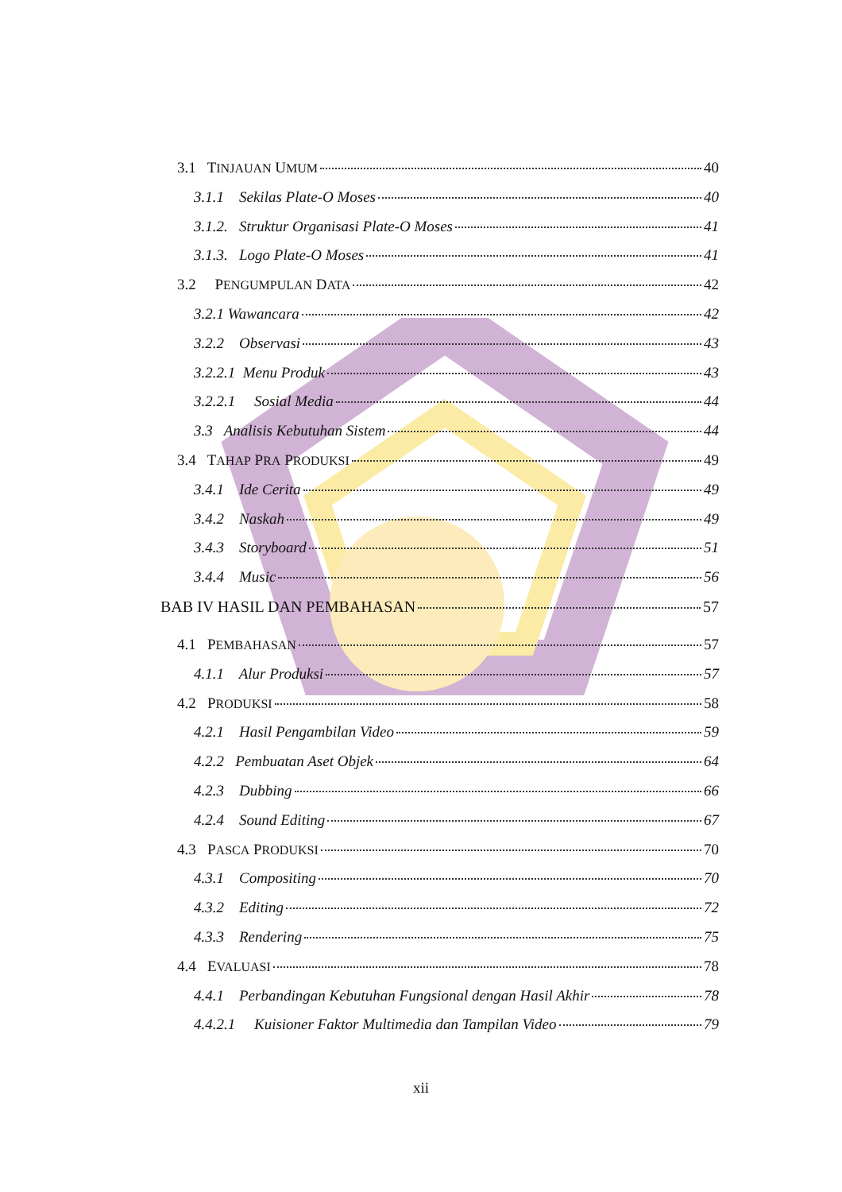3.1 TINJAUAN UMUM 40
3.1.1 Sekilas Plate-O Moses 40
3.1.2. Struktur Organisasi Plate-O Moses 41
3.1.3. Logo Plate-O Moses 41
3.2 PENGUMPULAN DATA 42
3.2.1 Wawancara 42
3.2.2 Observasi 43
3.2.2.1 Menu Produk 43
3.2.2.1 Sosial Media 44
3.3 Analisis Kebutuhan Sistem 44
3.4 TAHAP PRA PRODUKSI 49
3.4.1 Ide Cerita 49
3.4.2 Naskah 49
3.4.3 Storyboard 51
3.4.4 Music 56
BAB IV HASIL DAN PEMBAHASAN 57
4.1 PEMBAHASAN 57
4.1.1 Alur Produksi 57
4.2 PRODUKSI 58
4.2.1 Hasil Pengambilan Video 59
4.2.2 Pembuatan Aset Objek 64
4.2.3 Dubbing 66
4.2.4 Sound Editing 67
4.3 PASCA PRODUKSI 70
4.3.1 Compositing 70
4.3.2 Editing 72
4.3.3 Rendering 75
4.4 EVALUASI 78
4.4.1 Perbandingan Kebutuhan Fungsional dengan Hasil Akhir 78
4.4.2.1 Kuisioner Faktor Multimedia dan Tampilan Video 79
xii